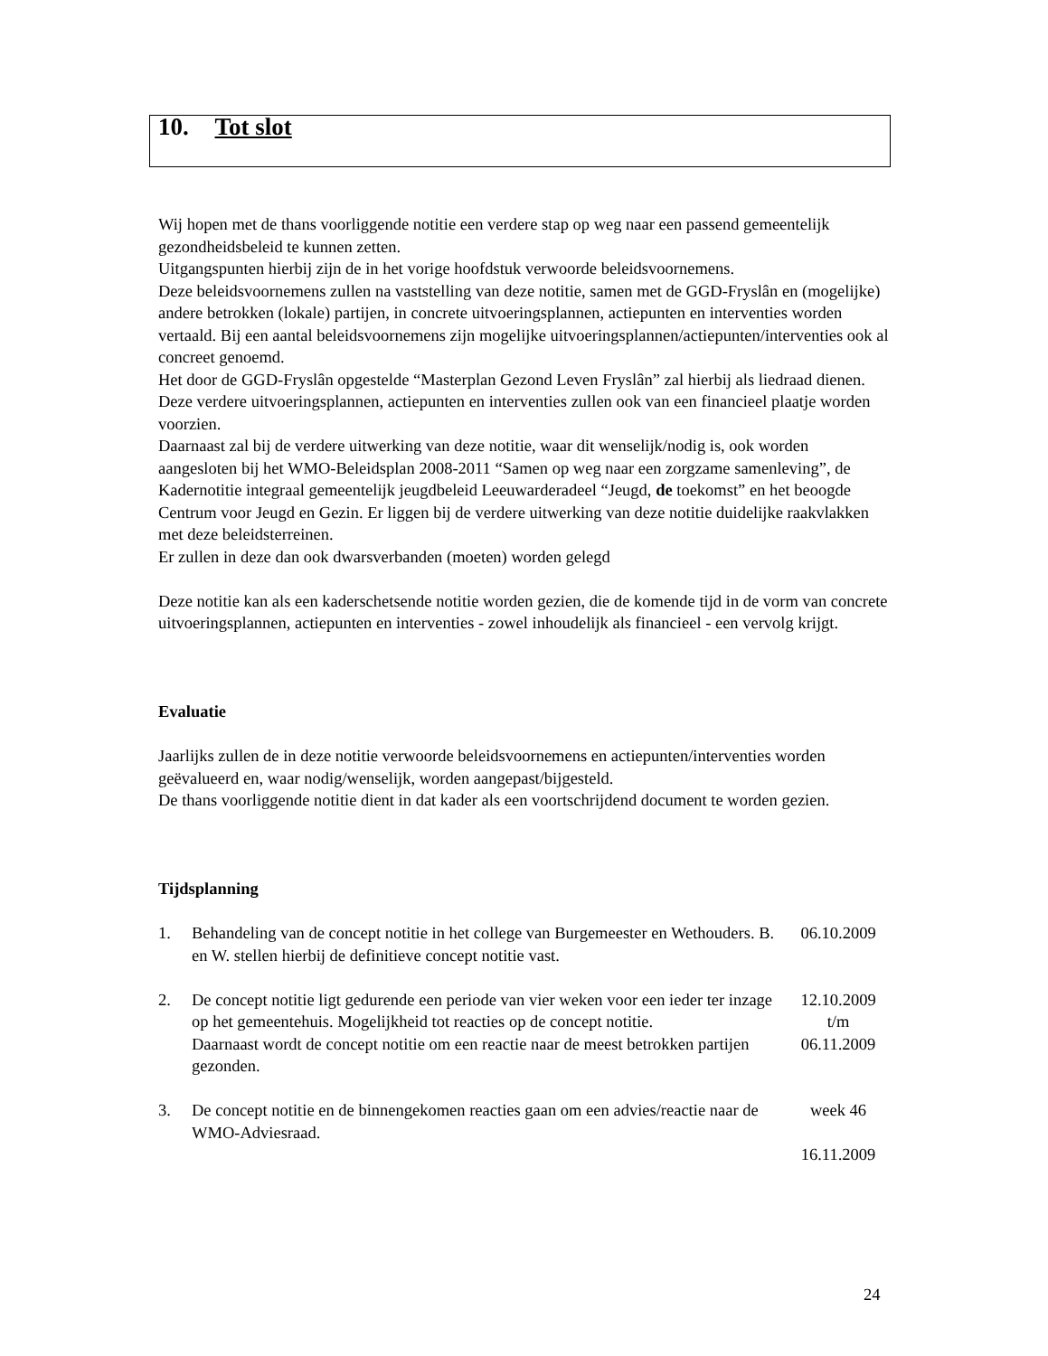10. Tot slot
Wij hopen met de thans voorliggende notitie een verdere stap op weg naar een passend gemeentelijk gezondheidsbeleid te kunnen zetten.
Uitgangspunten hierbij zijn de in het vorige hoofdstuk verwoorde beleidsvoornemens.
Deze beleidsvoornemens zullen na vaststelling van deze notitie, samen met de GGD-Fryslân en (mogelijke) andere betrokken (lokale) partijen, in concrete uitvoeringsplannen, actiepunten en interventies worden vertaald. Bij een aantal beleidsvoornemens zijn mogelijke uitvoeringsplannen/actiepunten/interventies ook al concreet genoemd.
Het door de GGD-Fryslân opgestelde “Masterplan Gezond Leven Fryslân” zal hierbij als liedraad dienen.
Deze verdere uitvoeringsplannen, actiepunten en interventies zullen ook van een financieel plaatje worden voorzien.
Daarnaast zal bij de verdere uitwerking van deze notitie, waar dit wenselijk/nodig is, ook worden aangesloten bij het WMO-Beleidsplan 2008-2011 “Samen op weg naar een zorgzame samenleving”, de Kadernotitie integraal gemeentelijk jeugdbeleid Leeuwarderadeel “Jeugd, de toekomst” en het beoogde Centrum voor Jeugd en Gezin. Er liggen bij de verdere uitwerking van deze notitie duidelijke raakvlakken met deze beleidsterreinen.
Er zullen in deze dan ook dwarsverbanden (moeten) worden gelegd
Deze notitie kan als een kaderschetsende notitie worden gezien, die de komende tijd in de vorm van concrete uitvoeringsplannen, actiepunten en interventies - zowel inhoudelijk als financieel - een vervolg krijgt.
Evaluatie
Jaarlijks zullen de in deze notitie verwoorde beleidsvoornemens en actiepunten/interventies worden geëvalueerd en, waar nodig/wenselijk, worden aangepast/bijgesteld.
De thans voorliggende notitie dient in dat kader als een voortschrijdend document te worden gezien.
Tijdsplanning
1. Behandeling van de concept notitie in het college van Burgemeester en Wethouders. B. en W. stellen hierbij de definitieve concept notitie vast.
06.10.2009
2. De concept notitie ligt gedurende een periode van vier weken voor een ieder ter inzage op het gemeentehuis. Mogelijkheid tot reacties op de concept notitie.
Daarnaast wordt de concept notitie om een reactie naar de meest betrokken partijen gezonden.
12.10.2009
t/m
06.11.2009
3. De concept notitie en de binnengekomen reacties gaan om een advies/reactie naar de WMO-Adviesraad.
week 46
16.11.2009
24